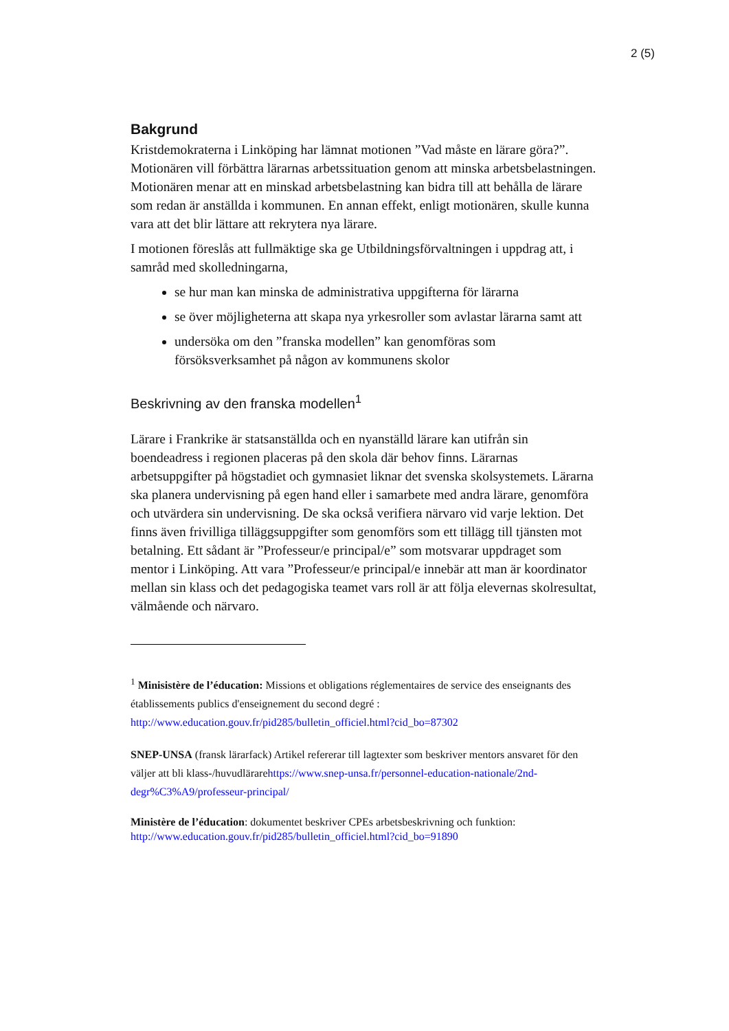2 (5)
Bakgrund
Kristdemokraterna i Linköping har lämnat motionen ”Vad måste en lärare göra?”. Motionären vill förbättra lärarnas arbetssituation genom att minska arbetsbelastningen. Motionären menar att en minskad arbetsbelastning kan bidra till att behålla de lärare som redan är anställda i kommunen. En annan effekt, enligt motionären, skulle kunna vara att det blir lättare att rekrytera nya lärare.
I motionen föreslås att fullmäktige ska ge Utbildningsförvaltningen i uppdrag att, i samråd med skolledningarna,
se hur man kan minska de administrativa uppgifterna för lärarna
se över möjligheterna att skapa nya yrkesroller som avlastar lärarna samt att
undersöka om den ”franska modellen” kan genomföras som försöksverksamhet på någon av kommunens skolor
Beskrivning av den franska modellen<sup>1</sup>
Lärare i Frankrike är statsanställda och en nyanställd lärare kan utifrån sin boendeadress i regionen placeras på den skola där behov finns. Lärarnas arbetsuppgifter på högstadiet och gymnasiet liknar det svenska skolsystemets. Lärarna ska planera undervisning på egen hand eller i samarbete med andra lärare, genomföra och utvärdera sin undervisning. De ska också verifiera närvaro vid varje lektion. Det finns även frivilliga tilläggsuppgifter som genomförs som ett tillägg till tjänsten mot betalning. Ett sådant är ”Professeur/e principal/e” som motsvarar uppdraget som mentor i Linköping. Att vara ”Professeur/e principal/e innebär att man är koordinator mellan sin klass och det pedagogiska teamet vars roll är att följa elevernas skolresultat, välmående och närvaro.
<sup>1</sup> Minisistère de l’éducation: Missions et obligations réglementaires de service des enseignants des établissements publics d'enseignement du second degré : http://www.education.gouv.fr/pid285/bulletin_officiel.html?cid_bo=87302
SNEP-UNSA (fransk lärarfack) Artikel refererar till lagtexter som beskriver mentors ansvaret för den väljer att bli klass-/huvudlärarehttps://www.snep-unsa.fr/personnel-education-nationale/2nd-degr%C3%A9/professeur-principal/
Ministère de l’éducation: dokumentet beskriver CPEs arbetsbeskrivning och funktion:
http://www.education.gouv.fr/pid285/bulletin_officiel.html?cid_bo=91890